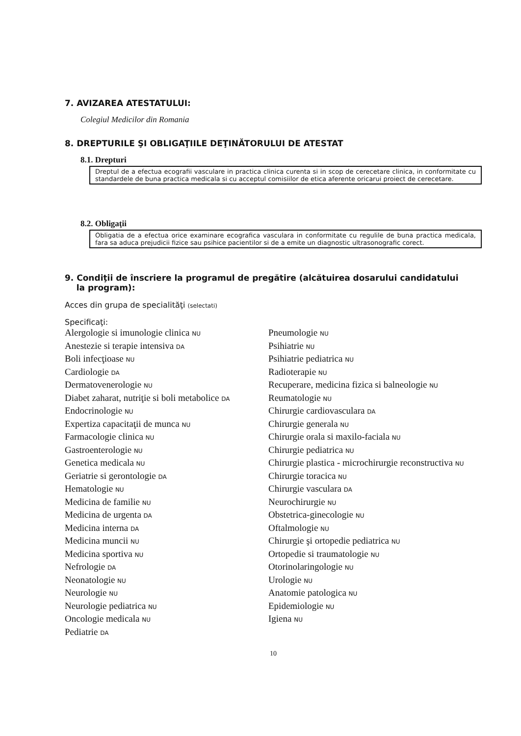7. AVIZAREA ATESTATULUI:
Colegiul Medicilor din Romania
8. DREPTURILE ŞI OBLIGAŢIILE DEŢINĂTORULUI DE ATESTAT
8.1. Drepturi
Dreptul de a efectua ecografii vasculare in practica clinica curenta si in scop de cerecetare clinica, in conformitate cu standardele de buna practica medicala si cu acceptul comisiilor de etica aferente oricarui proiect de cerecetare.
8.2. Obligaţii
Obligatia de a efectua orice examinare ecografica vasculara in conformitate cu regulile de buna practica medicala, fara sa aduca prejudicii fizice sau psihice pacientilor si de a emite un diagnostic ultrasonografic corect.
9. Condiţii de înscriere la programul de pregătire (alcătuirea dosarului candidatului
la program):
Acces din grupa de specialităţi (selectati)
Specificaţi:
Alergologie si imunologie clinica NU
Anestezie si terapie intensiva DA
Boli infecţioase NU
Cardiologie DA
Dermatovenerologie NU
Diabet zaharat, nutriţie si boli metabolice DA
Endocrinologie NU
Expertiza capacitaţii de munca NU
Farmacologie clinica NU
Gastroenterologie NU
Genetica medicala NU
Geriatrie si gerontologie DA
Hematologie NU
Medicina de familie NU
Medicina de urgenta DA
Medicina interna DA
Medicina muncii NU
Medicina sportiva NU
Nefrologie DA
Neonatologie NU
Neurologie NU
Neurologie pediatrica NU
Oncologie medicala NU
Pediatrie DA
Pneumologie NU
Psihiatrie NU
Psihiatrie pediatrica NU
Radioterapie NU
Recuperare, medicina fizica si balneologie NU
Reumatologie NU
Chirurgie cardiovasculara DA
Chirurgie generala NU
Chirurgie orala si maxilo-faciala NU
Chirurgie pediatrica NU
Chirurgie plastica - microchirurgie reconstructiva NU
Chirurgie toracica NU
Chirurgie vasculara DA
Neurochirurgie NU
Obstetrica-ginecologie NU
Oftalmologie NU
Chirurgie şi ortopedie pediatrica NU
Ortopedie si traumatologie NU
Otorinolaringologie NU
Urologie NU
Anatomie patologica NU
Epidemiologie NU
Igiena NU
10